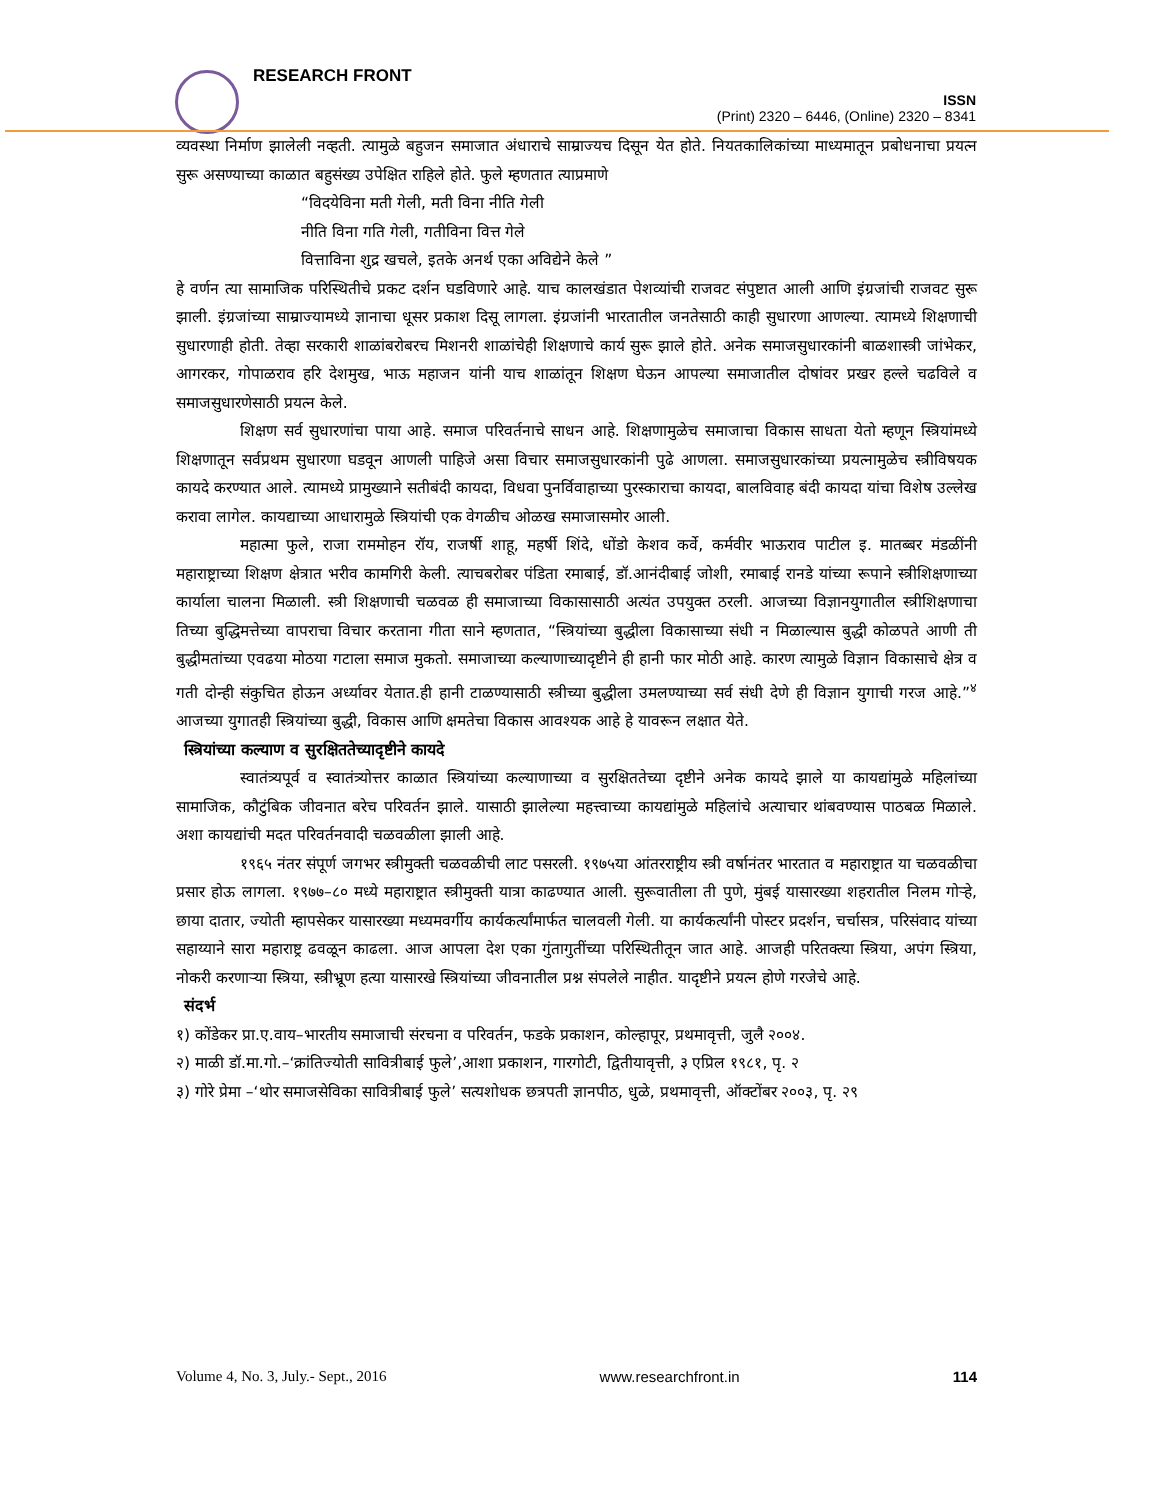RESEARCH FRONT
ISSN
(Print) 2320 – 6446, (Online) 2320 – 8341
व्यवस्था निर्माण झालेली नव्हती. त्यामुळे बहुजन समाजात अंधाराचे साम्राज्यच दिसून येत होते. नियतकालिकांच्या माध्यमातून प्रबोधनाचा प्रयत्न सुरू असण्याच्या काळात बहुसंख्य उपेक्षित राहिले होते. फुले म्हणतात त्याप्रमाणे
“विदयेविना मती गेली, मती विना नीति गेली
नीति विना गति गेली, गतीविना वित्त गेले
वित्ताविना शुद्र खचले, इतके अनर्थ एका अविद्येने केले ”
हे वर्णन त्या सामाजिक परिस्थितीचे प्रकट दर्शन घडविणारे आहे. याच कालखंडात पेशव्यांची राजवट संपुष्टात आली आणि इंग्रजांची राजवट सुरू झाली. इंग्रजांच्या साम्राज्यामध्ये ज्ञानाचा धूसर प्रकाश दिसू लागला. इंग्रजांनी भारतातील जनतेसाठी काही सुधारणा आणल्या. त्यामध्ये शिक्षणाची सुधारणाही होती. तेव्हा सरकारी शाळांबरोबरच मिशनरी शाळांचेही शिक्षणाचे कार्य सुरू झाले होते. अनेक समाजसुधारकांनी बाळशास्त्री जांभेकर, आगरकर, गोपाळराव हरि देशमुख, भाऊ महाजन यांनी याच शाळांतून शिक्षण घेऊन आपल्या समाजातील दोषांवर प्रखर हल्ले चढविले व समाजसुधारणेसाठी प्रयत्न केले.
शिक्षण सर्व सुधारणांचा पाया आहे. समाज परिवर्तनाचे साधन आहे. शिक्षणामुळेच समाजाचा विकास साधता येतो म्हणून स्त्रियांमध्ये शिक्षणातून सर्वप्रथम सुधारणा घडवून आणली पाहिजे असा विचार समाजसुधारकांनी पुढे आणला. समाजसुधारकांच्या प्रयत्नामुळेच स्त्रीविषयक कायदे करण्यात आले. त्यामध्ये प्रामुख्याने सतीबंदी कायदा, विधवा पुनर्विवाहाच्या पुरस्काराचा कायदा, बालविवाह बंदी कायदा यांचा विशेष उल्लेख करावा लागेल. कायद्याच्या आधारामुळे स्त्रियांची एक वेगळीच ओळख समाजासमोर आली.
महात्मा फुले, राजा राममोहन रॉय, राजर्षी शाहू, महर्षी शिंदे, धोंडो केशव कर्वे, कर्मवीर भाऊराव पाटील इ. मातब्बर मंडळींनी महाराष्ट्राच्या शिक्षण क्षेत्रात भरीव कामगिरी केली. त्याचबरोबर पंडिता रमाबाई, डॉ.आनंदीबाई जोशी, रमाबाई रानडे यांच्या रूपाने स्त्रीशिक्षणाच्या कार्याला चालना मिळाली. स्त्री शिक्षणाची चळवळ ही समाजाच्या विकासासाठी अत्यंत उपयुक्त ठरली. आजच्या विज्ञानयुगातील स्त्रीशिक्षणाचा तिच्या बुद्धिमत्तेच्या वापराचा विचार करताना गीता साने म्हणतात, “स्त्रियांच्या बुद्धीला विकासाच्या संधी न मिळाल्यास बुद्धी कोळपते आणी ती बुद्धीमतांच्या एवढया मोठया गटाला समाज मुकतो. समाजाच्या कल्याणाच्यादृष्टीने ही हानी फार मोठी आहे. कारण त्यामुळे विज्ञान विकासाचे क्षेत्र व गती दोन्ही संकुचित होऊन अर्ध्यावर येतात.ही हानी टाळण्यासाठी स्त्रीच्या बुद्धीला उमलण्याच्या सर्व संधी देणे ही विज्ञान युगाची गरज आहे.”<sup>४</sup> आजच्या युगातही स्त्रियांच्या बुद्धी, विकास आणि क्षमतेचा विकास आवश्यक आहे हे यावरून लक्षात येते.
स्त्रियांच्या कल्याण व सुरक्षिततेच्यादृष्टीने कायदे
स्वातंत्र्यपूर्व व स्वातंत्र्योत्तर काळात स्त्रियांच्या कल्याणाच्या व सुरक्षिततेच्या दृष्टीने अनेक कायदे झाले या कायद्यांमुळे महिलांच्या सामाजिक, कौटुंबिक जीवनात बरेच परिवर्तन झाले. यासाठी झालेल्या महत्त्वाच्या कायद्यांमुळे महिलांचे अत्याचार थांबवण्यास पाठबळ मिळाले. अशा कायद्यांची मदत परिवर्तनवादी चळवळीला झाली आहे.
१९६५ नंतर संपूर्ण जगभर स्त्रीमुक्ती चळवळीची लाट पसरली. १९७५या आंतरराष्ट्रीय स्त्री वर्षानंतर भारतात व महाराष्ट्रात या चळवळीचा प्रसार होऊ लागला. १९७७–८० मध्ये महाराष्ट्रात स्त्रीमुक्ती यात्रा काढण्यात आली. सुरूवातीला ती पुणे, मुंबई यासारख्या शहरातील निलम गोऱ्हे, छाया दातार, ज्योती म्हापसेकर यासारख्या मध्यमवर्गीय कार्यकर्त्यांमार्फत चालवली गेली. या कार्यकर्त्यांनी पोस्टर प्रदर्शन, चर्चासत्र, परिसंवाद यांच्या सहाय्याने सारा महाराष्ट्र ढवळून काढला. आज आपला देश एका गुंतागुतींच्या परिस्थितीतून जात आहे. आजही परितक्त्या स्त्रिया, अपंग स्त्रिया, नोकरी करणाऱ्या स्त्रिया, स्त्रीभ्रूण हत्या यासारखे स्त्रियांच्या जीवनातील प्रश्न संपलेले नाहीत. यादृष्टीने प्रयत्न होणे गरजेचे आहे.
संदर्भ
१) कोंडेकर प्रा.ए.वाय–भारतीय समाजाची संरचना व परिवर्तन, फडके प्रकाशन, कोल्हापूर, प्रथमावृत्ती, जुलै २००४.
२) माळी डॉ.मा.गो.–‘क्रांतिज्योती सावित्रीबाई फुले’,आशा प्रकाशन, गारगोटी, द्वितीयावृत्ती, ३ एप्रिल १९८१, पृ. २
३) गोरे प्रेमा –‘थोर समाजसेविका सावित्रीबाई फुले’ सत्यशोधक छत्रपती ज्ञानपीठ, धुळे, प्रथमावृत्ती, ऑक्टोंबर २००३, पृ. २९
Volume 4, No. 3, July.- Sept., 2016 www.researchfront.in 114